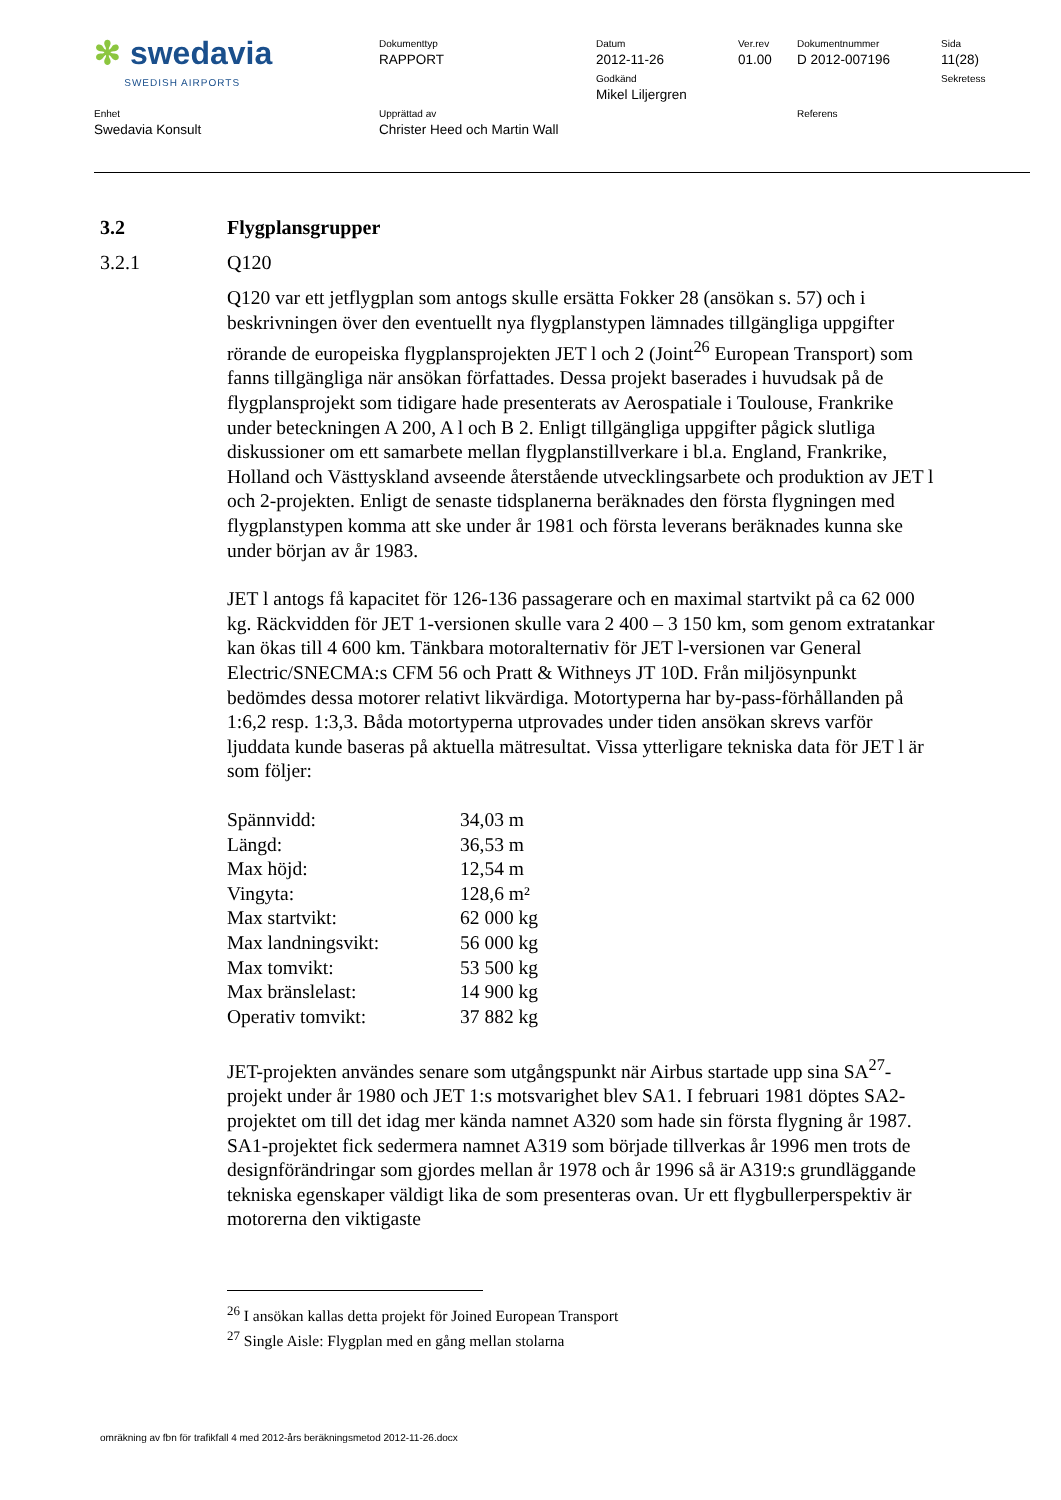| ✻ swedavia SWEDISH AIRPORTS | Dokumenttyp RAPPORT | Datum 2012-11-26 Godkänd Mikel Liljergren | Ver.rev 01.00 | Dokumentnummer D 2012-007196 | Sida 11(28) Sekretess |
| Enhet Swedavia Konsult | Upprättad av Christer Heed och Martin Wall | | | Referens | |
3.2 Flygplansgrupper
3.2.1 Q120
Q120 var ett jetflygplan som antogs skulle ersätta Fokker 28 (ansökan s. 57) och i beskrivningen över den eventuellt nya flygplanstypen lämnades tillgängliga uppgifter rörande de europeiska flygplansprojekten JET l och 2 (Joint<sup>26</sup> European Transport) som fanns tillgängliga när ansökan författades. Dessa projekt baserades i huvudsak på de flygplansprojekt som tidigare hade presenterats av Aerospatiale i Toulouse, Frankrike under beteckningen A 200, A l och B 2. Enligt tillgängliga uppgifter pågick slutliga diskussioner om ett samarbete mellan flygplanstillverkare i bl.a. England, Frankrike, Holland och Västtyskland avseende återstående utvecklingsarbete och produktion av JET l och 2-projekten. Enligt de senaste tidsplanerna beräknades den första flygningen med flygplanstypen komma att ske under år 1981 och första leverans beräknades kunna ske under början av år 1983.
JET l antogs få kapacitet för 126-136 passagerare och en maximal startvikt på ca 62 000 kg. Räckvidden för JET 1-versionen skulle vara 2 400 – 3 150 km, som genom extratankar kan ökas till 4 600 km. Tänkbara motoralternativ för JET l-versionen var General Electric/SNECMA:s CFM 56 och Pratt & Withneys JT 10D. Från miljösynpunkt bedömdes dessa motorer relativt likvärdiga. Motortyperna har by-pass-förhållanden på 1:6,2 resp. 1:3,3. Båda motortyperna utprovades under tiden ansökan skrevs varför ljuddata kunde baseras på aktuella mätresultat. Vissa ytterligare tekniska data för JET l är som följer:
| Spännvidd: | 34,03 m |
| Längd: | 36,53 m |
| Max höjd: | 12,54 m |
| Vingyta: | 128,6 m² |
| Max startvikt: | 62 000 kg |
| Max landningsvikt: | 56 000 kg |
| Max tomvikt: | 53 500 kg |
| Max bränslelast: | 14 900 kg |
| Operativ tomvikt: | 37 882 kg |
JET-projekten användes senare som utgångspunkt när Airbus startade upp sina SA<sup>27</sup>-projekt under år 1980 och JET 1:s motsvarighet blev SA1. I februari 1981 döptes SA2-projektet om till det idag mer kända namnet A320 som hade sin första flygning år 1987. SA1-projektet fick sedermera namnet A319 som började tillverkas år 1996 men trots de designförändringar som gjordes mellan år 1978 och år 1996 så är A319:s grundläggande tekniska egenskaper väldigt lika de som presenteras ovan. Ur ett flygbullerperspektiv är motorerna den viktigaste
<sup>26</sup> I ansökan kallas detta projekt för Joined European Transport
<sup>27</sup> Single Aisle: Flygplan med en gång mellan stolarna
omräkning av fbn för trafikfall 4 med 2012-års beräkningsmetod 2012-11-26.docx